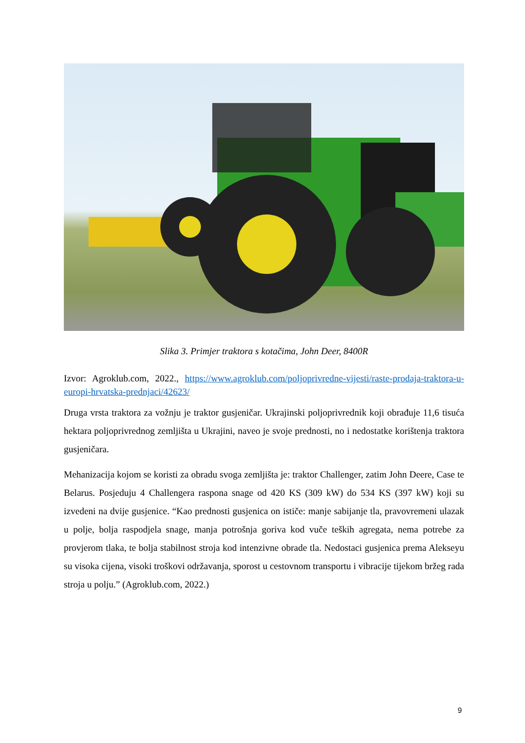Slika 3. Primjer traktora s kotačima, John Deer, 8400R
Izvor: Agroklub.com, 2022., https://www.agroklub.com/poljoprivredne-vijesti/raste-prodaja-traktora-u-europi-hrvatska-prednjaci/42623/
Druga vrsta traktora za vožnju je traktor gusjeničar. Ukrajinski poljoprivrednik koji obrađuje 11,6 tisuća hektara poljoprivrednog zemljišta u Ukrajini, naveo je svoje prednosti, no i nedostatke korištenja traktora gusjeničara.
Mehanizacija kojom se koristi za obradu svoga zemljišta je: traktor Challenger, zatim John Deere, Case te Belarus. Posjeduju 4 Challengera raspona snage od 420 KS (309 kW) do 534 KS (397 kW) koji su izvedeni na dvije gusjenice. “Kao prednosti gusjenica on ističe: manje sabijanje tla, pravovremeni ulazak u polje, bolja raspodjela snage, manja potrošnja goriva kod vuče teških agregata, nema potrebe za provjerom tlaka, te bolja stabilnost stroja kod intenzivne obrade tla. Nedostaci gusjenica prema Alekseyu su visoka cijena, visoki troškovi održavanja, sporost u cestovnom transportu i vibracije tijekom bržeg rada stroja u polju.” (Agroklub.com, 2022.)
9